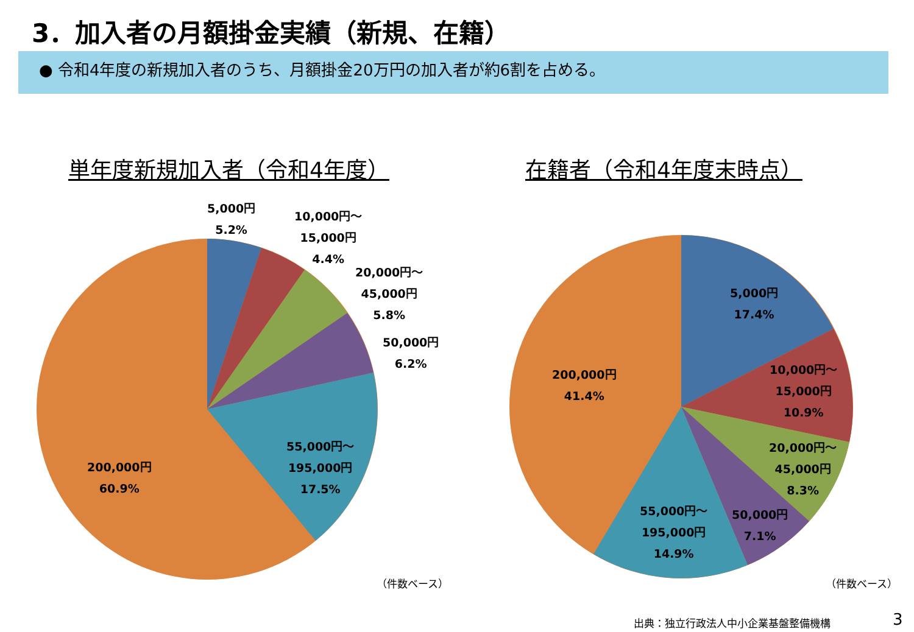3．加入者の月額掛金実績（新規、在籍）
● 令和4年度の新規加入者のうち、月額掛金20万円の加入者が約6割を占める。
単年度新規加入者（令和4年度） 在籍者（令和4年度末時点）
5,000円
5.2%
10,000円～
15,000円
4.4%
20,000円～
45,000円
5.8%
50,000円
6.2%
55,000円～
195,000円
17.5%
200,000円
60.9%
（件数ベース）
5,000円
17.4%
10,000円～
15,000円
10.9%
20,000円～
45,000円
8.3%
50,000円
7.1%
55,000円～
195,000円
14.9%
200,000円
41.4%
（件数ベース）
出典：独立行政法人中小企業基盤整備機構
3